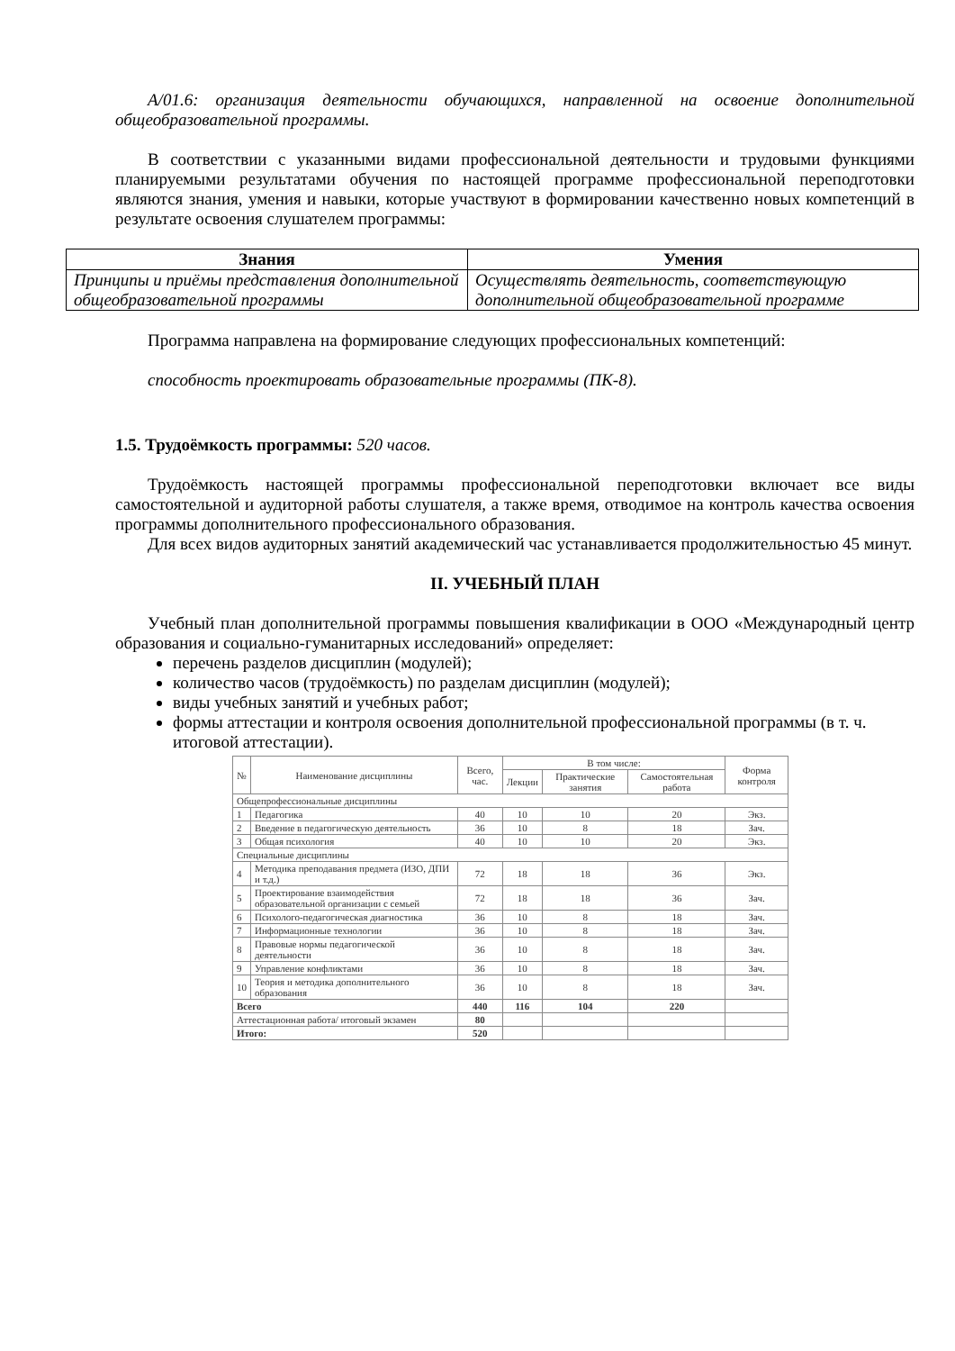А/01.6: организация деятельности обучающихся, направленной на освоение дополнительной общеобразовательной программы.
В соответствии с указанными видами профессиональной деятельности и трудовыми функциями планируемыми результатами обучения по настоящей программе профессиональной переподготовки являются знания, умения и навыки, которые участвуют в формировании качественно новых компетенций в результате освоения слушателем программы:
| Знания | Умения |
| --- | --- |
| Принципы и приёмы представления дополнительной общеобразовательной программы | Осуществлять деятельность, соответствующую дополнительной общеобразовательной программе |
Программа направлена на формирование следующих профессиональных компетенций:
способность проектировать образовательные программы (ПК-8).
1.5. Трудоёмкость программы: 520 часов.
Трудоёмкость настоящей программы профессиональной переподготовки включает все виды самостоятельной и аудиторной работы слушателя, а также время, отводимое на контроль качества освоения программы дополнительного профессионального образования.
Для всех видов аудиторных занятий академический час устанавливается продолжительностью 45 минут.
II. УЧЕБНЫЙ ПЛАН
Учебный план дополнительной программы повышения квалификации в ООО «Международный центр образования и социально-гуманитарных исследований» определяет:
перечень разделов дисциплин (модулей);
количество часов (трудоёмкость) по разделам дисциплин (модулей);
виды учебных занятий и учебных работ;
формы аттестации и контроля освоения дополнительной профессиональной программы (в т. ч. итоговой аттестации).
| № | Наименование дисциплины | Всего, час. | В том числе: | | | Форма контроля |
| --- | --- | --- | --- | --- | --- | --- |
| | | | Лекции | Практические занятия | Самостоятельная работа | |
| Общепрофессиональные дисциплины | | | | | | |
| 1 | Педагогика | 40 | 10 | 10 | 20 | Экз. |
| 2 | Введение в педагогическую деятельность | 36 | 10 | 8 | 18 | Зач. |
| 3 | Общая психология | 40 | 10 | 10 | 20 | Экз. |
| Специальные дисциплины | | | | | | |
| 4 | Методика преподавания предмета (ИЗО, ДПИ и т.д.) | 72 | 18 | 18 | 36 | Экз. |
| 5 | Проектирование взаимодействия образовательной организации с семьей | 72 | 18 | 18 | 36 | Зач. |
| 6 | Психолого-педагогическая диагностика | 36 | 10 | 8 | 18 | Зач. |
| 7 | Информационные технологии | 36 | 10 | 8 | 18 | Зач. |
| 8 | Правовые нормы педагогической деятельности | 36 | 10 | 8 | 18 | Зач. |
| 9 | Управление конфликтами | 36 | 10 | 8 | 18 | Зач. |
| 10 | Теория и методика дополнительного образования | 36 | 10 | 8 | 18 | Зач. |
| Всего | | 440 | 116 | 104 | 220 | |
| Аттестационная работа/ итоговый экзамен | | 80 | | | | |
| Итого: | | 520 | | | | |